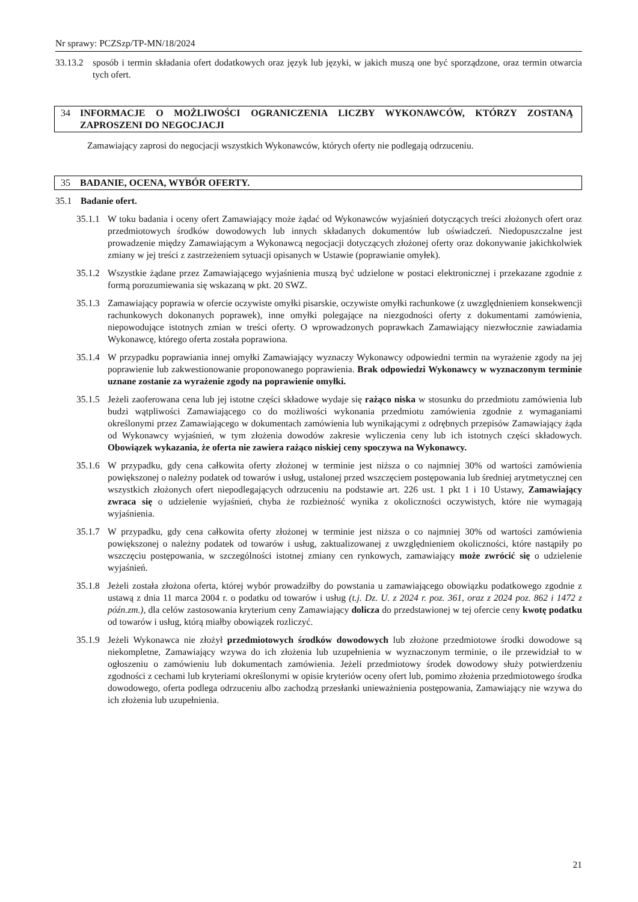Nr sprawy: PCZSzp/TP-MN/18/2024
33.13.2
sposób i termin składania ofert dodatkowych oraz język lub języki, w jakich muszą one być sporządzone, oraz termin otwarcia tych ofert.
34 INFORMACJE O MOŻLIWOŚCI OGRANICZENIA LICZBY WYKONAWCÓW, KTÓRZY ZOSTANĄ ZAPROSZENI DO NEGOCJACJI
Zamawiający zaprosi do negocjacji wszystkich Wykonawców, których oferty nie podlegają odrzuceniu.
35 BADANIE, OCENA, WYBÓR OFERTY.
35.1 Badanie ofert.
35.1.1
W toku badania i oceny ofert Zamawiający może żądać od Wykonawców wyjaśnień dotyczących treści złożonych ofert oraz przedmiotowych środków dowodowych lub innych składanych dokumentów lub oświadczeń. Niedopuszczalne jest prowadzenie między Zamawiającym a Wykonawcą negocjacji dotyczących złożonej oferty oraz dokonywanie jakichkolwiek zmiany w jej treści z zastrzeżeniem sytuacji opisanych w Ustawie (poprawianie omyłek).
35.1.2
Wszystkie żądane przez Zamawiającego wyjaśnienia muszą być udzielone w postaci elektronicznej i przekazane zgodnie z formą porozumiewania się wskazaną w pkt. 20 SWZ.
35.1.3
Zamawiający poprawia w ofercie oczywiste omyłki pisarskie, oczywiste omyłki rachunkowe (z uwzględnieniem konsekwencji rachunkowych dokonanych poprawek), inne omyłki polegające na niezgodności oferty z dokumentami zamówienia, niepowodujące istotnych zmian w treści oferty. O wprowadzonych poprawkach Zamawiający niezwłocznie zawiadamia Wykonawcę, którego oferta została poprawiona.
35.1.4
W przypadku poprawiania innej omyłki Zamawiający wyznaczy Wykonawcy odpowiedni termin na wyrażenie zgody na jej poprawienie lub zakwestionowanie proponowanego poprawienia. Brak odpowiedzi Wykonawcy w wyznaczonym terminie uznane zostanie za wyrażenie zgody na poprawienie omyłki.
35.1.5
Jeżeli zaoferowana cena lub jej istotne części składowe wydaje się rażąco niska w stosunku do przedmiotu zamówienia lub budzi wątpliwości Zamawiającego co do możliwości wykonania przedmiotu zamówienia zgodnie z wymaganiami określonymi przez Zamawiającego w dokumentach zamówienia lub wynikającymi z odrębnych przepisów Zamawiający żąda od Wykonawcy wyjaśnień, w tym złożenia dowodów zakresie wyliczenia ceny lub ich istotnych części składowych. Obowiązek wykazania, że oferta nie zawiera rażąco niskiej ceny spoczywa na Wykonawcy.
35.1.6
W przypadku, gdy cena całkowita oferty złożonej w terminie jest niższa o co najmniej 30% od wartości zamówienia powiększonej o należny podatek od towarów i usług, ustalonej przed wszczęciem postępowania lub średniej arytmetycznej cen wszystkich złożonych ofert niepodlegających odrzuceniu na podstawie art. 226 ust. 1 pkt 1 i 10 Ustawy, Zamawiający zwraca się o udzielenie wyjaśnień, chyba że rozbieżność wynika z okoliczności oczywistych, które nie wymagają wyjaśnienia.
35.1.7
W przypadku, gdy cena całkowita oferty złożonej w terminie jest niższa o co najmniej 30% od wartości zamówienia powiększonej o należny podatek od towarów i usług, zaktualizowanej z uwzględnieniem okoliczności, które nastąpiły po wszczęciu postępowania, w szczególności istotnej zmiany cen rynkowych, zamawiający może zwrócić się o udzielenie wyjaśnień.
35.1.8
Jeżeli została złożona oferta, której wybór prowadziłby do powstania u zamawiającego obowiązku podatkowego zgodnie z ustawą z dnia 11 marca 2004 r. o podatku od towarów i usług (t.j. Dz. U. z 2024 r. poz. 361, oraz z 2024 poz. 862 i 1472 z późn.zm.), dla celów zastosowania kryterium ceny Zamawiający dolicza do przedstawionej w tej ofercie ceny kwotę podatku od towarów i usług, którą miałby obowiązek rozliczyć.
35.1.9
Jeżeli Wykonawca nie złożył przedmiotowych środków dowodowych lub złożone przedmiotowe środki dowodowe są niekompletne, Zamawiający wzywa do ich złożenia lub uzupełnienia w wyznaczonym terminie, o ile przewidział to w ogłoszeniu o zamówieniu lub dokumentach zamówienia. Jeżeli przedmiotowy środek dowodowy służy potwierdzeniu zgodności z cechami lub kryteriami określonymi w opisie kryteriów oceny ofert lub, pomimo złożenia przedmiotowego środka dowodowego, oferta podlega odrzuceniu albo zachodzą przesłanki unieważnienia postępowania, Zamawiający nie wzywa do ich złożenia lub uzupełnienia.
21